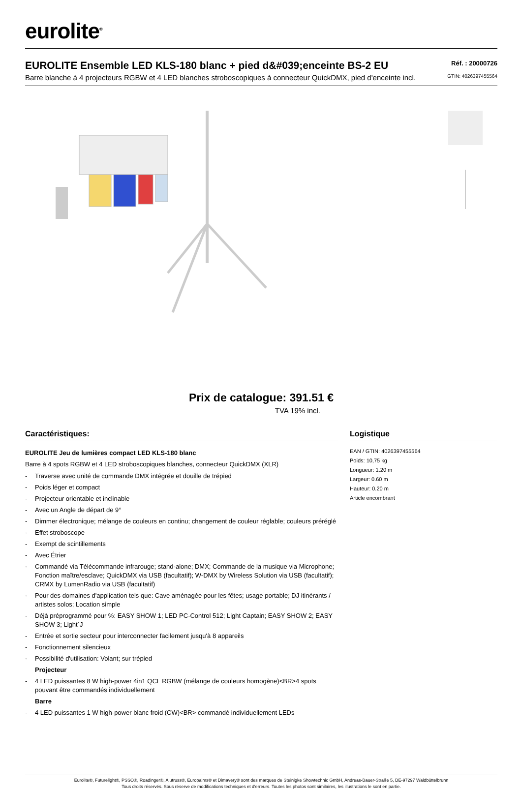eurolite<sup>®</sup>
EUROLITE Ensemble LED KLS-180 blanc + pied d&#039;enceinte BS-2 EU
Réf. : 20000726
Barre blanche à 4 projecteurs RGBW et 4 LED blanches stroboscopiques à connecteur QuickDMX, pied d'enceinte incl. GTIN: 4026397455564
Prix de catalogue: 391.51 €
TVA 19% incl.
Caractéristiques:
EUROLITE Jeu de lumières compact LED KLS-180 blanc
Barre à 4 spots RGBW et 4 LED stroboscopiques blanches, connecteur QuickDMX (XLR)
- Traverse avec unité de commande DMX intégrée et douille de trépied
- Poids léger et compact
- Projecteur orientable et inclinable
- Avec un Angle de départ de 9°
- Dimmer électronique; mélange de couleurs en continu; changement de couleur réglable; couleurs préréglé
- Effet stroboscope
- Exempt de scintillements
- Avec Étrier
- Commandé via Télécommande infrarouge; stand-alone; DMX; Commande de la musique via Microphone; Fonction maître/esclave; QuickDMX via USB (facultatif); W-DMX by Wireless Solution via USB (facultatif); CRMX by LumenRadio via USB (facultatif)
- Pour des domaines d'application tels que: Cave aménagée pour les fêtes; usage portable; DJ itinérants / artistes solos; Location simple
- Déjà préprogrammé pour %: EASY SHOW 1; LED PC-Control 512; Light Captain; EASY SHOW 2; EASY SHOW 3; Light´J
- Entrée et sortie secteur pour interconnecter facilement jusqu'à 8 appareils
- Fonctionnement silencieux
- Possibilité d'utilisation: Volant; sur trépied
Projecteur
- 4 LED puissantes 8 W high-power 4in1 QCL RGBW (mélange de couleurs homogène)<BR>4 spots pouvant être commandés individuellement
Barre
- 4 LED puissantes 1 W high-power blanc froid (CW)<BR> commandé individuellement LEDs
Logistique
EAN / GTIN: 4026397455564
Poids: 10,75 kg
Longueur: 1.20 m
Largeur: 0.60 m
Hauteur: 0.20 m
Article encombrant
Eurolite®, Futurelight®, PSSO®, Roadinger®, Alutruss®, Europalms® et Dimavery® sont des marques de Steinigke Showtechnic GmbH, Andreas-Bauer-Straße 5, DE-97297 Waldbüttelbrunn
Tous droits réservés. Sous réserve de modifications techniques et d'erreurs. Toutes les photos sont similaires, les illustrations le sont en partie.